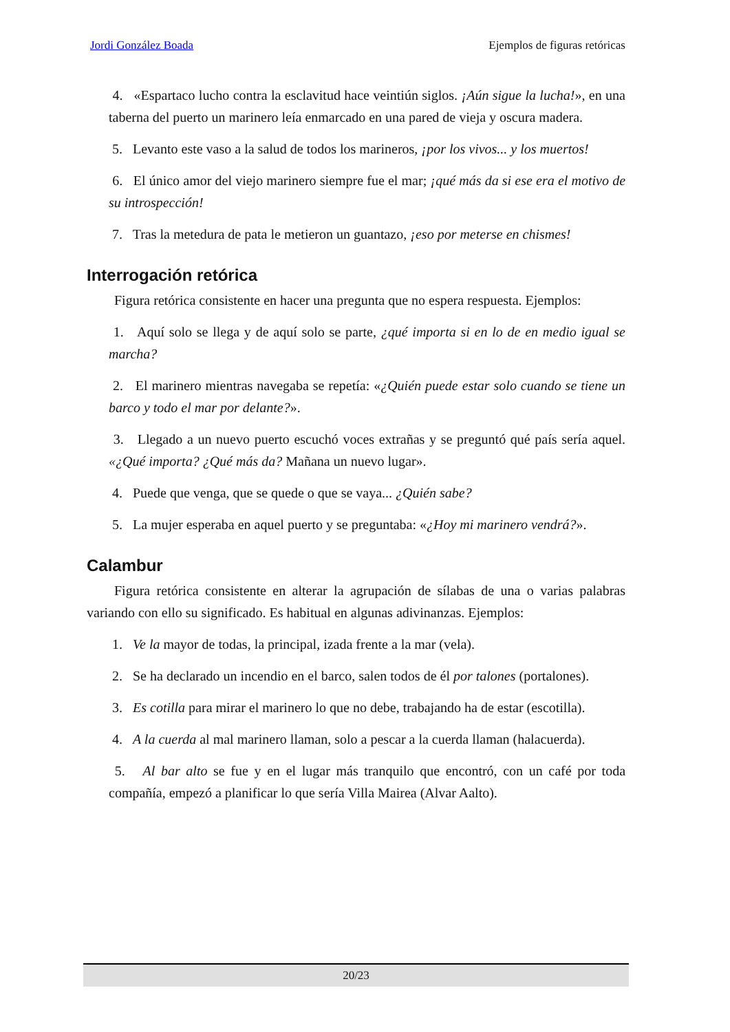Jordi González Boada Ejemplos de figuras retóricas
4. «Espartaco lucho contra la esclavitud hace veintiún siglos. ¡Aún sigue la lucha!», en una taberna del puerto un marinero leía enmarcado en una pared de vieja y oscura madera.
5. Levanto este vaso a la salud de todos los marineros, ¡por los vivos... y los muertos!
6. El único amor del viejo marinero siempre fue el mar; ¡qué más da si ese era el motivo de su introspección!
7. Tras la metedura de pata le metieron un guantazo, ¡eso por meterse en chismes!
Interrogación retórica
Figura retórica consistente en hacer una pregunta que no espera respuesta. Ejemplos:
1. Aquí solo se llega y de aquí solo se parte, ¿qué importa si en lo de en medio igual se marcha?
2. El marinero mientras navegaba se repetía: «¿Quién puede estar solo cuando se tiene un barco y todo el mar por delante?».
3. Llegado a un nuevo puerto escuchó voces extrañas y se preguntó qué país sería aquel. «¿Qué importa? ¿Qué más da? Mañana un nuevo lugar».
4. Puede que venga, que se quede o que se vaya... ¿Quién sabe?
5. La mujer esperaba en aquel puerto y se preguntaba: «¿Hoy mi marinero vendrá?».
Calambur
Figura retórica consistente en alterar la agrupación de sílabas de una o varias palabras variando con ello su significado. Es habitual en algunas adivinanzas. Ejemplos:
1. Ve la mayor de todas, la principal, izada frente a la mar (vela).
2. Se ha declarado un incendio en el barco, salen todos de él por talones (portalones).
3. Es cotilla para mirar el marinero lo que no debe, trabajando ha de estar (escotilla).
4. A la cuerda al mal marinero llaman, solo a pescar a la cuerda llaman (halacuerda).
5. Al bar alto se fue y en el lugar más tranquilo que encontró, con un café por toda compañía, empezó a planificar lo que sería Villa Mairea (Alvar Aalto).
20/23